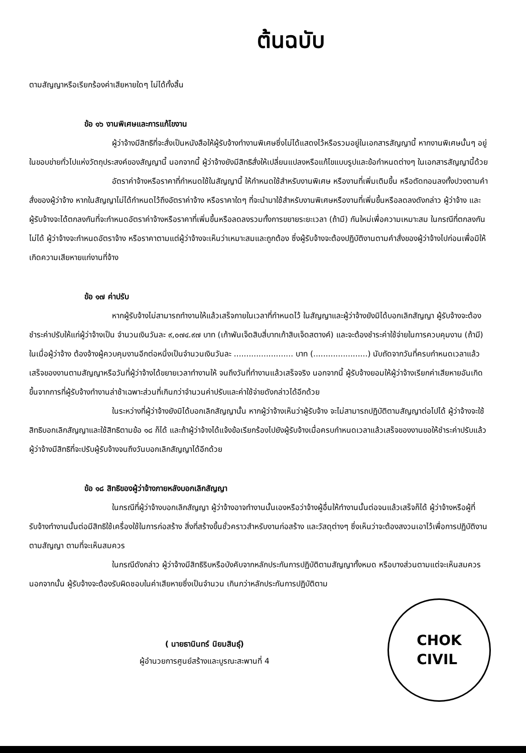ต้นฉบับ
ตามสัญญาหรือเรียกร้องค่าเสียหายใดๆ ไม่ได้ทั้งสิ้น
ข้อ ๑๖ งานพิเศษและการแก้ไขงาน
ผู้ว่าจ้างมีสิทธิที่จะสั่งเป็นหนังสือให้ผู้รับจ้างทำงานพิเศษซึ่งไม่ได้แสดงไว้หรือรวมอยู่ในเอกสารสัญญานี้ หากงานพิเศษนั้นๆ อยู่ในขอบข่ายทั่วไปแห่งวัตถุประสงค์ของสัญญานี้ นอกจากนี้ ผู้ว่าจ้างยังมีสิทธิสั่งให้เปลี่ยนแปลงหรือแก้ไขแบบรูปและข้อกำหนดต่างๆ ในเอกสารสัญญานี้ด้วย
อัตราค่าจ้างหรือราคาที่กำหนดใช้ในสัญญานี้ ให้กำหนดใช้สำหรับงานพิเศษ หรืองานที่เพิ่มเติมขึ้น หรือตัดทอนลงทั้งปวงตามคำสั่งของผู้ว่าจ้าง หากในสัญญาไม่ได้กำหนดไว้ถึงอัตราค่าจ้าง หรือราคาใดๆ ที่จะนำมาใช้สำหรับงานพิเศษหรืองานที่เพิ่มขึ้นหรือลดลงดังกล่าว ผู้ว่าจ้าง และผู้รับจ้างจะได้ตกลงกันที่จะกำหนดอัตราค่าจ้างหรือราคาที่เพิ่มขึ้นหรือลดลงรวมทั้งการขยายระยะเวลา (ถ้ามี) กันใหม่เพื่อความเหมาะสม ในกรณีที่ตกลงกันไม่ได้ ผู้ว่าจ้างจะกำหนดอัตราจ้าง หรือราคาตามแต่ผู้ว่าจ้างจะเห็นว่าเหมาะสมและถูกต้อง ซึ่งผู้รับจ้างจะต้องปฏิบัติงานตามคำสั่งของผู้ว่าจ้างไปก่อนเพื่อมิให้เกิดความเสียหายแก่งานที่จ้าง
ข้อ ๑๗ ค่าปรับ
หากผู้รับจ้างไม่สามารถทำงานให้แล้วเสร็จภายในเวลาที่กำหนดไว้ ในสัญญาและผู้ว่าจ้างยังมิได้บอกเลิกสัญญา ผู้รับจ้างจะต้องชำระค่าปรับให้แก่ผู้ว่าจ้างเป็น จำนวนเงินวันละ ๙,๐๗๔.๙๗ บาท (เก้าพันเจ็ดสิบสี่บาทเก้าสิบเจ็ดสตางค์) และจะต้องชำระค่าใช้จ่ายในการควบคุมงาน (ถ้ามี) ในเมื่อผู้ว่าจ้าง ต้องจ้างผู้ควบคุมงานอีกต่อหนึ่งเป็นจำนวนเงินวันละ ........................ บาท (......................) นับถัดจากวันที่ครบกำหนดเวลาแล้วเสร็จของงานตามสัญญาหรือวันที่ผู้ว่าจ้างได้ขยายเวลาทำงานให้ จนถึงวันที่ทำงานแล้วเสร็จจริง นอกจากนี้ ผู้รับจ้างยอมให้ผู้ว่าจ้างเรียกค่าเสียหายอันเกิดขึ้นจากการที่ผู้รับจ้างทำงานล่าช้าเฉพาะส่วนที่เกินกว่าจำนวนค่าปรับและค่าใช้จ่ายดังกล่าวได้อีกด้วย
ในระหว่างที่ผู้ว่าจ้างยังมิได้บอกเลิกสัญญานั้น หากผู้ว่าจ้างเห็นว่าผู้รับจ้าง จะไม่สามารถปฏิบัติตามสัญญาต่อไปได้ ผู้ว่าจ้างจะใช้สิทธิบอกเลิกสัญญาและใช้สิทธิตามข้อ ๑๘ ก็ได้ และถ้าผู้ว่าจ้างได้แจ้งข้อเรียกร้องไปยังผู้รับจ้างเมื่อครบกำหนดเวลาแล้วเสร็จของงานขอให้ชำระค่าปรับแล้ว ผู้ว่าจ้างมีสิทธิที่จะปรับผู้รับจ้างจนถึงวันบอกเลิกสัญญาได้อีกด้วย
ข้อ ๑๘ สิทธิของผู้ว่าจ้างภายหลังบอกเลิกสัญญา
ในกรณีที่ผู้ว่าจ้างบอกเลิกสัญญา ผู้ว่าจ้างอาจทำงานนั้นเองหรือว่าจ้างผู้อื่นให้ทำงานนั้นต่อจนแล้วเสร็จก็ได้ ผู้ว่าจ้างหรือผู้ที่รับจ้างทำงานนั้นต่อมีสิทธิใช้เครื่องใช้ในการก่อสร้าง สิ่งที่สร้างขึ้นชั่วคราวสำหรับงานก่อสร้าง และวัสดุต่างๆ ซึ่งเห็นว่าจะต้องสงวนเอาไว้เพื่อการปฏิบัติงานตามสัญญา ตามที่จะเห็นสมควร
ในกรณีดังกล่าว ผู้ว่าจ้างมีสิทธิริบหรือบังคับจากหลักประกันการปฏิบัติตามสัญญาทั้งหมด หรือบางส่วนตามแต่จะเห็นสมควร นอกจากนั้น ผู้รับจ้างจะต้องรับผิดชอบในค่าเสียหายซึ่งเป็นจำนวน เกินกว่าหลักประกันการปฏิบัติตาม
( นายธานินทร์ นิยมสินธุ์)
ผู้อำนวยการศูนย์สร้างและบูรณะสะพานที่ 4
CHOK
CIVIL